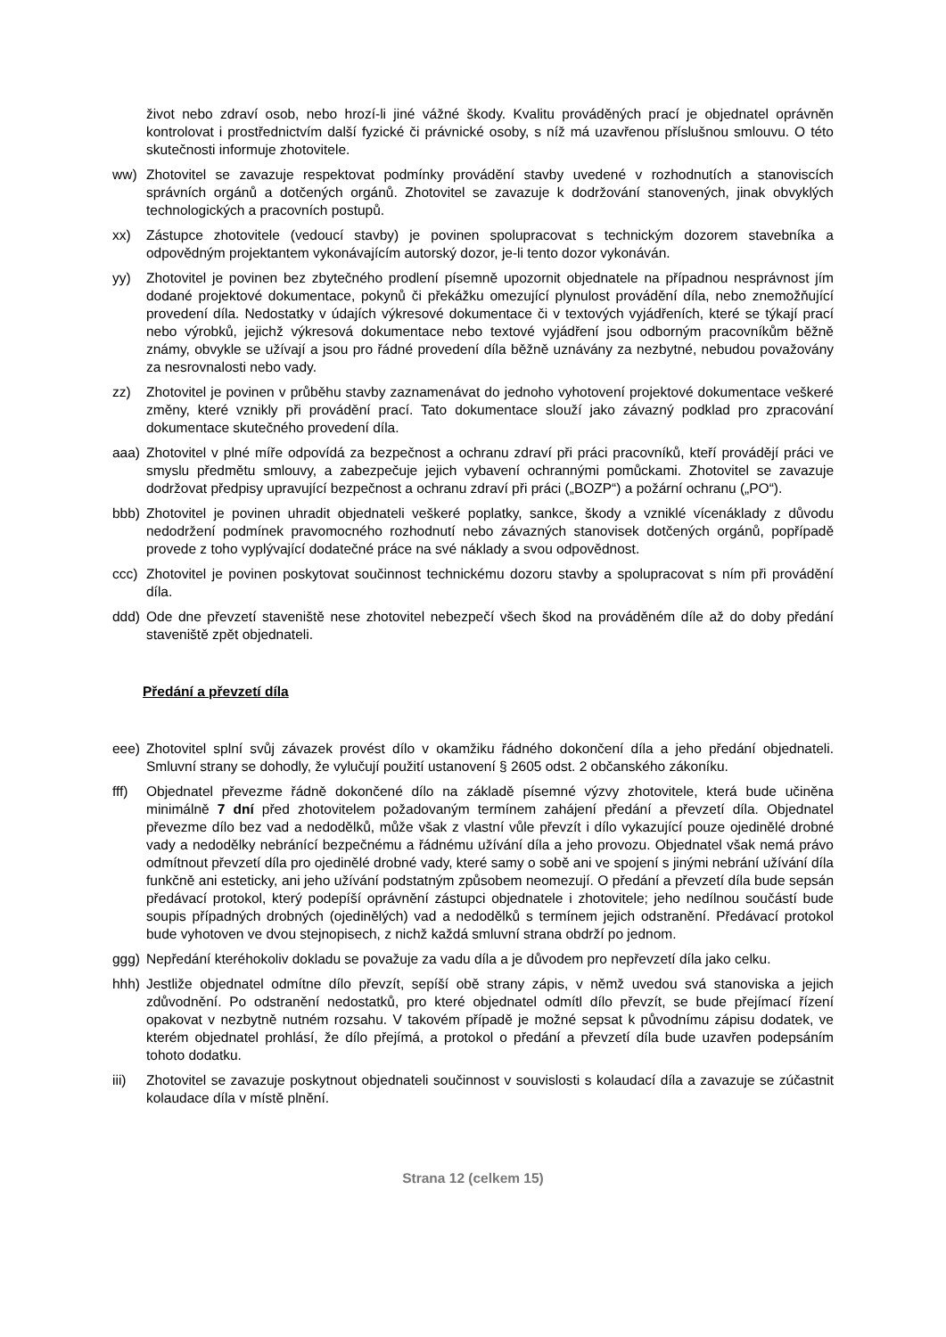život nebo zdraví osob, nebo hrozí-li jiné vážné škody. Kvalitu prováděných prací je objednatel oprávněn kontrolovat i prostřednictvím další fyzické či právnické osoby, s níž má uzavřenou příslušnou smlouvu. O této skutečnosti informuje zhotovitele.
ww) Zhotovitel se zavazuje respektovat podmínky provádění stavby uvedené v rozhodnutích a stanoviscích správních orgánů a dotčených orgánů. Zhotovitel se zavazuje k dodržování stanovených, jinak obvyklých technologických a pracovních postupů.
xx) Zástupce zhotovitele (vedoucí stavby) je povinen spolupracovat s technickým dozorem stavebníka a odpovědným projektantem vykonávajícím autorský dozor, je-li tento dozor vykonáván.
yy) Zhotovitel je povinen bez zbytečného prodlení písemně upozornit objednatele na případnou nesprávnost jím dodané projektové dokumentace, pokynů či překážku omezující plynulost provádění díla, nebo znemožňující provedení díla. Nedostatky v údajích výkresové dokumentace či v textových vyjádřeních, které se týkají prací nebo výrobků, jejichž výkresová dokumentace nebo textové vyjádření jsou odborným pracovníkům běžně známy, obvykle se užívají a jsou pro řádné provedení díla běžně uznávány za nezbytné, nebudou považovány za nesrovnalosti nebo vady.
zz) Zhotovitel je povinen v průběhu stavby zaznamenávat do jednoho vyhotovení projektové dokumentace veškeré změny, které vznikly při provádění prací. Tato dokumentace slouží jako závazný podklad pro zpracování dokumentace skutečného provedení díla.
aaa) Zhotovitel v plné míře odpovídá za bezpečnost a ochranu zdraví při práci pracovníků, kteří provádějí práci ve smyslu předmětu smlouvy, a zabezpečuje jejich vybavení ochrannými pomůckami. Zhotovitel se zavazuje dodržovat předpisy upravující bezpečnost a ochranu zdraví při práci („BOZP“) a požární ochranu („PO“).
bbb) Zhotovitel je povinen uhradit objednateli veškeré poplatky, sankce, škody a vzniklé vícenáklady z důvodu nedodržení podmínek pravomocného rozhodnutí nebo závazných stanovisek dotčených orgánů, popřípadě provede z toho vyplývající dodatečné práce na své náklady a svou odpovědnost.
ccc) Zhotovitel je povinen poskytovat součinnost technickému dozoru stavby a spolupracovat s ním při provádění díla.
ddd) Ode dne převzetí staveniště nese zhotovitel nebezpečí všech škod na prováděném díle až do doby předání staveniště zpět objednateli.
Předání a převzetí díla
eee) Zhotovitel splní svůj závazek provést dílo v okamžiku řádného dokončení díla a jeho předání objednateli. Smluvní strany se dohodly, že vylučují použití ustanovení § 2605 odst. 2 občanského zákoníku.
fff) Objednatel převezme řádně dokončené dílo na základě písemné výzvy zhotovitele, která bude učiněna minimálně 7 dní před zhotovitelem požadovaným termínem zahájení předání a převzetí díla. Objednatel převezme dílo bez vad a nedodělků, může však z vlastní vůle převzít i dílo vykazující pouze ojedinělé drobné vady a nedodělky nebránící bezpečnému a řádnému užívání díla a jeho provozu. Objednatel však nemá právo odmítnout převzetí díla pro ojedinělé drobné vady, které samy o sobě ani ve spojení s jinými nebrání užívání díla funkčně ani esteticky, ani jeho užívání podstatným způsobem neomezují. O předání a převzetí díla bude sepsán předávací protokol, který podepíší oprávnění zástupci objednatele i zhotovitele; jeho nedílnou součástí bude soupis případných drobných (ojedinělých) vad a nedodělků s termínem jejich odstranění. Předávací protokol bude vyhotoven ve dvou stejnopisech, z nichž každá smluvní strana obdrží po jednom.
ggg) Nepředání kteréhokoliv dokladu se považuje za vadu díla a je důvodem pro nepřevzetí díla jako celku.
hhh) Jestliže objednatel odmítne dílo převzít, sepíší obě strany zápis, v němž uvedou svá stanoviska a jejich zdůvodnění. Po odstranění nedostatků, pro které objednatel odmítl dílo převzít, se bude přejímací řízení opakovat v nezbytně nutném rozsahu. V takovém případě je možné sepsat k původnímu zápisu dodatek, ve kterém objednatel prohlásí, že dílo přejímá, a protokol o předání a převzetí díla bude uzavřen podepsáním tohoto dodatku.
iii) Zhotovitel se zavazuje poskytnout objednateli součinnost v souvislosti s kolaudací díla a zavazuje se zúčastnit kolaudace díla v místě plnění.
Strana 12 (celkem 15)